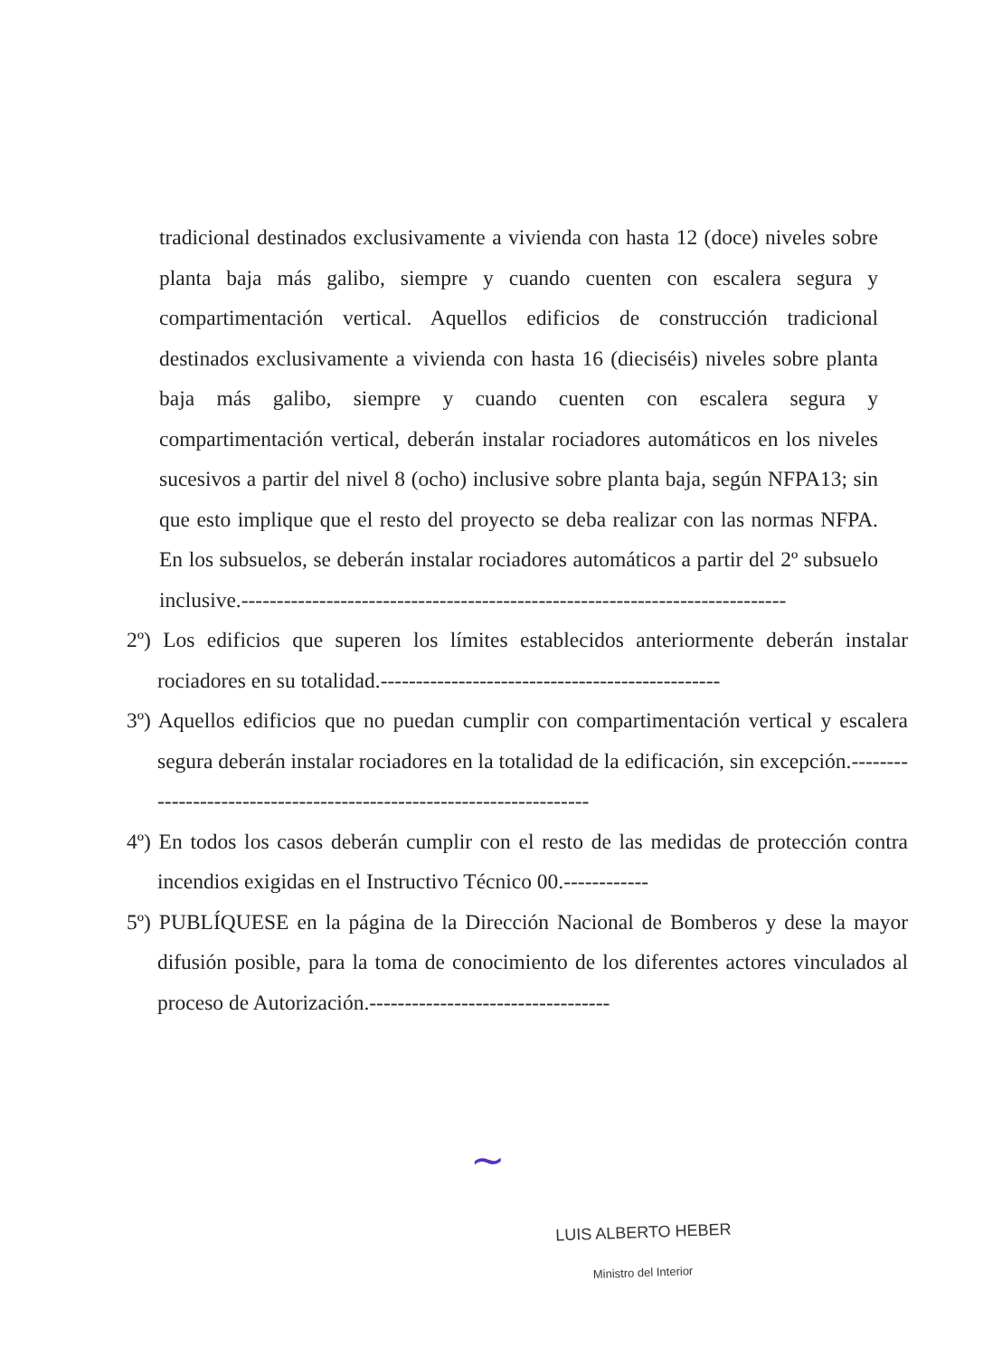tradicional destinados exclusivamente a vivienda con hasta 12 (doce) niveles sobre planta baja más galibo, siempre y cuando cuenten con escalera segura y compartimentación vertical. Aquellos edificios de construcción tradicional destinados exclusivamente a vivienda con hasta 16 (dieciséis) niveles sobre planta baja más galibo, siempre y cuando cuenten con escalera segura y compartimentación vertical, deberán instalar rociadores automáticos en los niveles sucesivos a partir del nivel 8 (ocho) inclusive sobre planta baja, según NFPA13; sin que esto implique que el resto del proyecto se deba realizar con las normas NFPA. En los subsuelos, se deberán instalar rociadores automáticos a partir del 2º subsuelo inclusive.-----------------------------------------------------------------------------
2º) Los edificios que superen los límites establecidos anteriormente deberán instalar rociadores en su totalidad.------------------------------------------------
3º) Aquellos edificios que no puedan cumplir con compartimentación vertical y escalera segura deberán instalar rociadores en la totalidad de la edificación, sin excepción.---------------------------------------------------------------------
4º) En todos los casos deberán cumplir con el resto de las medidas de protección contra incendios exigidas en el Instructivo Técnico 00.------------
5º) PUBLÍQUESE en la página de la Dirección Nacional de Bomberos y dese la mayor difusión posible, para la toma de conocimiento de los diferentes actores vinculados al proceso de Autorización.----------------------------------
~
LUIS ALBERTO HEBER
Ministro del Interior